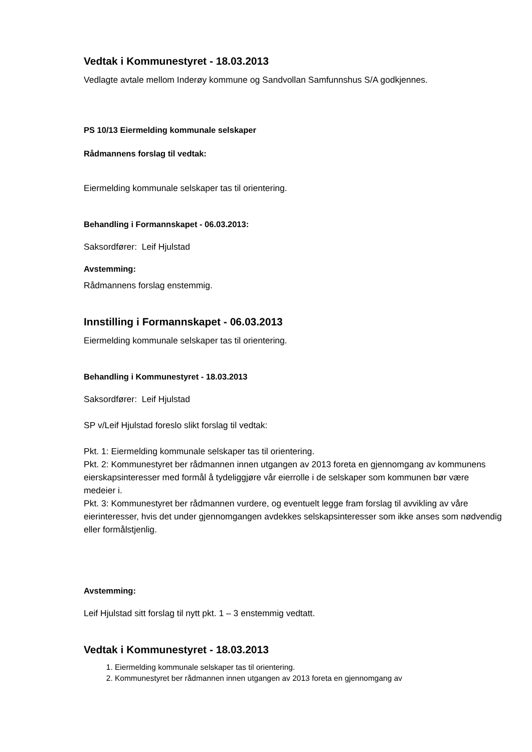Vedtak i Kommunestyret - 18.03.2013
Vedlagte avtale mellom Inderøy kommune og Sandvollan Samfunnshus S/A godkjennes.
PS 10/13 Eiermelding kommunale selskaper
Rådmannens forslag til vedtak:
Eiermelding kommunale selskaper tas til orientering.
Behandling i Formannskapet - 06.03.2013:
Saksordfører: Leif Hjulstad
Avstemming:
Rådmannens forslag enstemmig.
Innstilling i Formannskapet - 06.03.2013
Eiermelding kommunale selskaper tas til orientering.
Behandling i Kommunestyret - 18.03.2013
Saksordfører: Leif Hjulstad
SP v/Leif Hjulstad foreslo slikt forslag til vedtak:
Pkt. 1: Eiermelding kommunale selskaper tas til orientering.
Pkt. 2: Kommunestyret ber rådmannen innen utgangen av 2013 foreta en gjennomgang av kommunens eierskapsinteresser med formål å tydeliggjøre vår eierrolle i de selskaper som kommunen bør være medeier i.
Pkt. 3: Kommunestyret ber rådmannen vurdere, og eventuelt legge fram forslag til avvikling av våre eierinteresser, hvis det under gjennomgangen avdekkes selskapsinteresser som ikke anses som nødvendig eller formålstjenlig.
Avstemming:
Leif Hjulstad sitt forslag til nytt pkt. 1 – 3 enstemmig vedtatt.
Vedtak i Kommunestyret - 18.03.2013
1. Eiermelding kommunale selskaper tas til orientering.
2. Kommunestyret ber rådmannen innen utgangen av 2013 foreta en gjennomgang av